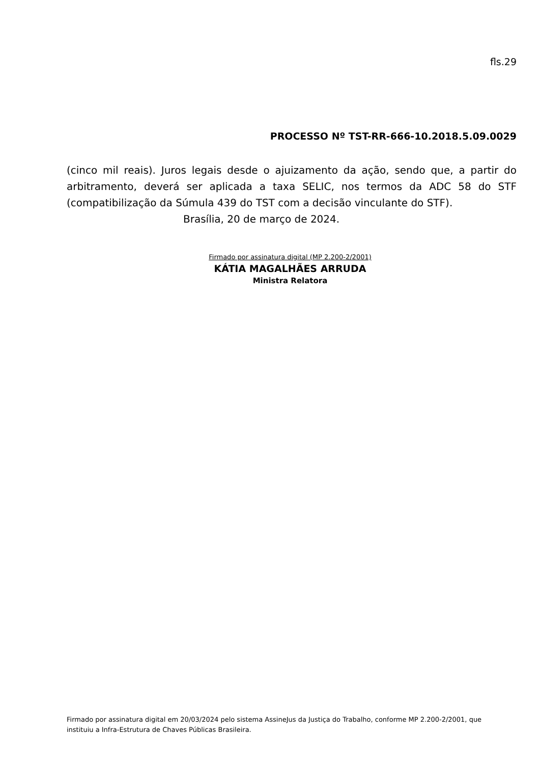fls.29
PROCESSO Nº TST-RR-666-10.2018.5.09.0029
(cinco mil reais). Juros legais desde o ajuizamento da ação, sendo que, a partir do arbitramento, deverá ser aplicada a taxa SELIC, nos termos da ADC 58 do STF (compatibilização da Súmula 439 do TST com a decisão vinculante do STF).
Brasília, 20 de março de 2024.
Firmado por assinatura digital (MP 2.200-2/2001)
KÁTIA MAGALHÃES ARRUDA
Ministra Relatora
Firmado por assinatura digital em 20/03/2024 pelo sistema AssineJus da Justiça do Trabalho, conforme MP 2.200-2/2001, que instituiu a Infra-Estrutura de Chaves Públicas Brasileira.